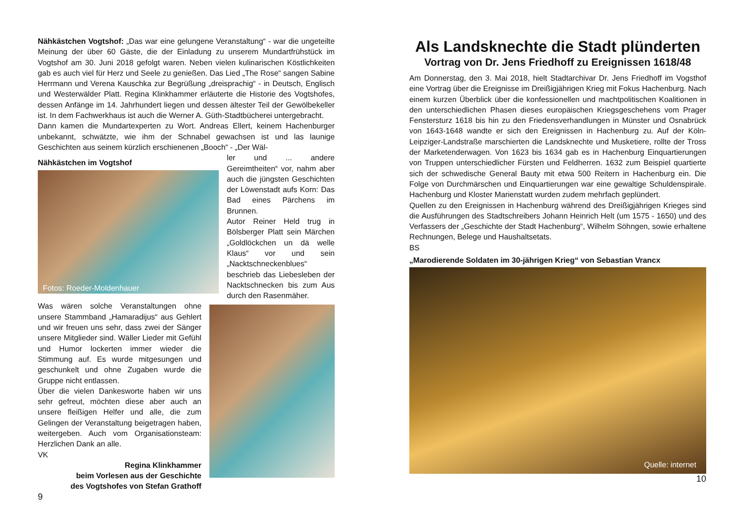Nähkästchen Vogtshof: „Das war eine gelungene Veranstaltung“ - war die ungeteilte Meinung der über 60 Gäste, die der Einladung zu unserem Mundartfrühstück im Vogtshof am 30. Juni 2018 gefolgt waren. Neben vielen kulinarischen Köstlichkeiten gab es auch viel für Herz und Seele zu genießen. Das Lied „The Rose“ sangen Sabine Herrmann und Verena Kauschka zur Begrüßung „dreisprachig“ - in Deutsch, Englisch und Westerwälder Platt. Regina Klinkhammer erläuterte die Historie des Vogtshofes, dessen Anfänge im 14. Jahrhundert liegen und dessen ältester Teil der Gewölbekeller ist. In dem Fachwerkhaus ist auch die Werner A. Güth-Stadtbücherei untergebracht.
Dann kamen die Mundartexperten zu Wort. Andreas Ellert, keinem Hachenburger unbekannt, schwätzte, wie ihm der Schnabel gewachsen ist und las launige Geschichten aus seinem kürzlich erschienenen „Booch“ - „Der Wäl-
Nähkästchen im Vogtshof
Fotos: Roeder-Moldenhauer
ler und ... andere Gereimtheiten“ vor, nahm aber auch die jüngsten Geschichten der Löwenstadt aufs Korn: Das Bad eines Pärchens im Brunnen.
Autor Reiner Held trug in Bölsberger Platt sein Märchen „Goldlöckchen un dä welle Klaus“ vor und sein „Nacktschneckenblues“ beschrieb das Liebesleben der Nacktschnecken bis zum Aus durch den Rasenmäher.
Was wären solche Veranstaltungen ohne unsere Stammband „Hamaradijus“ aus Gehlert und wir freuen uns sehr, dass zwei der Sänger unsere Mitglieder sind. Wäller Lieder mit Gefühl und Humor lockerten immer wieder die Stimmung auf. Es wurde mitgesungen und geschunkelt und ohne Zugaben wurde die Gruppe nicht entlassen.
Über die vielen Dankesworte haben wir uns sehr gefreut, möchten diese aber auch an unsere fleißigen Helfer und alle, die zum Gelingen der Veranstaltung beigetragen haben, weitergeben. Auch vom Organisationsteam: Herzlichen Dank an alle.
VK
Regina Klinkhammer
beim Vorlesen aus der Geschichte
des Vogtshofes von Stefan Grathoff
9
Als Landsknechte die Stadt plünderten
Vortrag von Dr. Jens Friedhoff zu Ereignissen 1618/48
Am Donnerstag, den 3. Mai 2018, hielt Stadtarchivar Dr. Jens Friedhoff im Vogsthof eine Vortrag über die Ereignisse im Dreißigjährigen Krieg mit Fokus Hachenburg. Nach einem kurzen Überblick über die konfessionellen und machtpolitischen Koalitionen in den unterschiedlichen Phasen dieses europäischen Kriegsgeschehens vom Prager Fenstersturz 1618 bis hin zu den Friedensverhandlungen in Münster und Osnabrück von 1643-1648 wandte er sich den Ereignissen in Hachenburg zu. Auf der Köln-Leipziger-Landstraße marschierten die Landsknechte und Musketiere, rollte der Tross der Marketenderwagen. Von 1623 bis 1634 gab es in Hachenburg Einquartierungen von Truppen unterschiedlicher Fürsten und Feldherren. 1632 zum Beispiel quartierte sich der schwedische General Bauty mit etwa 500 Reitern in Hachenburg ein. Die Folge von Durchmärschen und Einquartierungen war eine gewaltige Schuldenspirale. Hachenburg und Kloster Marienstatt wurden zudem mehrfach geplündert.
Quellen zu den Ereignissen in Hachenburg während des Dreißigjährigen Krieges sind die Ausführungen des Stadtschreibers Johann Heinrich Helt (um 1575 - 1650) und des Verfassers der „Geschichte der Stadt Hachenburg“, Wilhelm Söhngen, sowie erhaltene Rechnungen, Belege und Haushaltsetats.
BS
„Marodierende Soldaten im 30-jährigen Krieg“ von Sebastian Vrancx
Quelle: internet
10